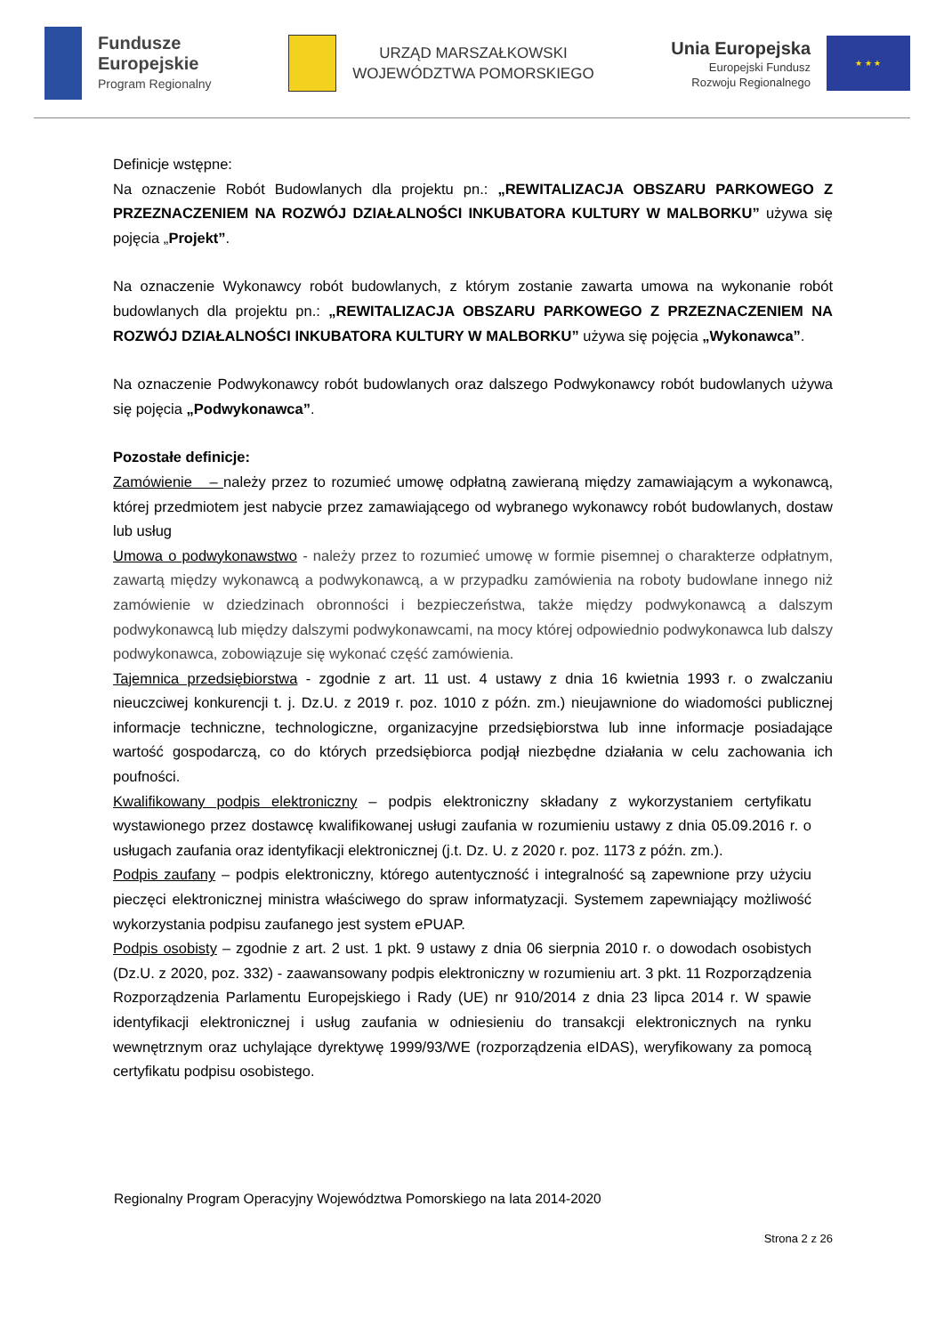Fundusze
Europejskie
Program Regionalny
URZĄD MARSZAŁKOWSKI
WOJEWÓDZTWA POMORSKIEGO
Unia Europejska
Europejski Fundusz
Rozwoju Regionalnego
★ ★ ★
Definicje wstępne:
Na oznaczenie Robót Budowlanych dla projektu pn.: „REWITALIZACJA OBSZARU PARKOWEGO Z PRZEZNACZENIEM NA ROZWÓJ DZIAŁALNOŚCI INKUBATORA KULTURY W MALBORKU” używa się pojęcia „Projekt”.
Na oznaczenie Wykonawcy robót budowlanych, z którym zostanie zawarta umowa na wykonanie robót budowlanych dla projektu pn.: „REWITALIZACJA OBSZARU PARKOWEGO Z PRZEZNACZENIEM NA ROZWÓJ DZIAŁALNOŚCI INKUBATORA KULTURY W MALBORKU” używa się pojęcia „Wykonawca”.
Na oznaczenie Podwykonawcy robót budowlanych oraz dalszego Podwykonawcy robót budowlanych używa się pojęcia „Podwykonawca”.
Pozostałe definicje:
Zamówienie – należy przez to rozumieć umowę odpłatną zawieraną między zamawiającym a wykonawcą, której przedmiotem jest nabycie przez zamawiającego od wybranego wykonawcy robót budowlanych, dostaw lub usług
Umowa o podwykonawstwo - należy przez to rozumieć umowę w formie pisemnej o charakterze odpłatnym, zawartą między wykonawcą a podwykonawcą, a w przypadku zamówienia na roboty budowlane innego niż zamówienie w dziedzinach obronności i bezpieczeństwa, także między podwykonawcą a dalszym podwykonawcą lub między dalszymi podwykonawcami, na mocy której odpowiednio podwykonawca lub dalszy podwykonawca, zobowiązuje się wykonać część zamówienia.
Tajemnica przedsiębiorstwa - zgodnie z art. 11 ust. 4 ustawy z dnia 16 kwietnia 1993 r. o zwalczaniu nieuczciwej konkurencji t. j. Dz.U. z 2019 r. poz. 1010 z późn. zm.) nieujawnione do wiadomości publicznej informacje techniczne, technologiczne, organizacyjne przedsiębiorstwa lub inne informacje posiadające wartość gospodarczą, co do których przedsiębiorca podjął niezbędne działania w celu zachowania ich poufności.
Kwalifikowany podpis elektroniczny – podpis elektroniczny składany z wykorzystaniem certyfikatu wystawionego przez dostawcę kwalifikowanej usługi zaufania w rozumieniu ustawy z dnia 05.09.2016 r. o usługach zaufania oraz identyfikacji elektronicznej (j.t. Dz. U. z 2020 r. poz. 1173 z późn. zm.).
Podpis zaufany – podpis elektroniczny, którego autentyczność i integralność są zapewnione przy użyciu pieczęci elektronicznej ministra właściwego do spraw informatyzacji. Systemem zapewniający możliwość wykorzystania podpisu zaufanego jest system ePUAP.
Podpis osobisty – zgodnie z art. 2 ust. 1 pkt. 9 ustawy z dnia 06 sierpnia 2010 r. o dowodach osobistych (Dz.U. z 2020, poz. 332) - zaawansowany podpis elektroniczny w rozumieniu art. 3 pkt. 11 Rozporządzenia Rozporządzenia Parlamentu Europejskiego i Rady (UE) nr 910/2014 z dnia 23 lipca 2014 r. W spawie identyfikacji elektronicznej i usług zaufania w odniesieniu do transakcji elektronicznych na rynku wewnętrznym oraz uchylające dyrektywę 1999/93/WE (rozporządzenia eIDAS), weryfikowany za pomocą certyfikatu podpisu osobistego.
Regionalny Program Operacyjny Województwa Pomorskiego na lata 2014-2020
Strona 2 z 26